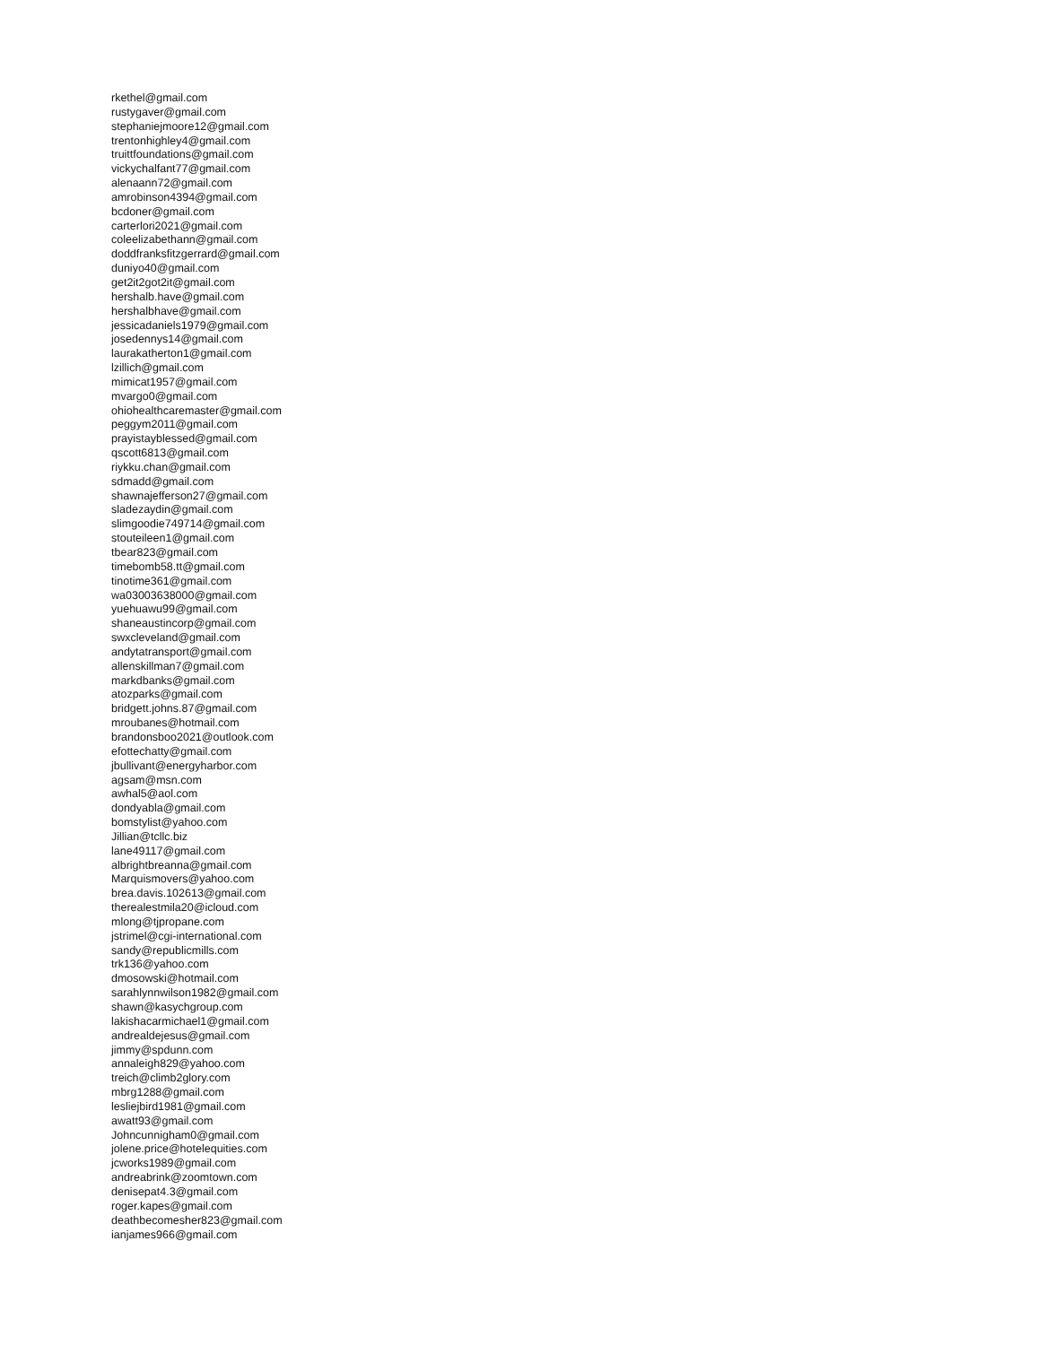rkethel@gmail.com
rustygaver@gmail.com
stephaniejmoore12@gmail.com
trentonhighley4@gmail.com
truittfoundations@gmail.com
vickychalfant77@gmail.com
alenaann72@gmail.com
amrobinson4394@gmail.com
bcdoner@gmail.com
carterlori2021@gmail.com
coleelizabethann@gmail.com
doddfranksfitzgerrard@gmail.com
duniyo40@gmail.com
get2it2got2it@gmail.com
hershalb.have@gmail.com
hershalbhave@gmail.com
jessicadaniels1979@gmail.com
josedennys14@gmail.com
laurakatherton1@gmail.com
lzillich@gmail.com
mimicat1957@gmail.com
mvargo0@gmail.com
ohiohealthcaremaster@gmail.com
peggym2011@gmail.com
prayistayblessed@gmail.com
qscott6813@gmail.com
riykku.chan@gmail.com
sdmadd@gmail.com
shawnajefferson27@gmail.com
sladezaydin@gmail.com
slimgoodie749714@gmail.com
stouteileen1@gmail.com
tbear823@gmail.com
timebomb58.tt@gmail.com
tinotime361@gmail.com
wa03003638000@gmail.com
yuehuawu99@gmail.com
shaneaustincorp@gmail.com
swxcleveland@gmail.com
andytatransport@gmail.com
allenskillman7@gmail.com
markdbanks@gmail.com
atozparks@gmail.com
bridgett.johns.87@gmail.com
mroubanes@hotmail.com
brandonsboo2021@outlook.com
efottechatty@gmail.com
jbullivant@energyharbor.com
agsam@msn.com
awhal5@aol.com
dondyabla@gmail.com
bomstylist@yahoo.com
Jillian@tcllc.biz
lane49117@gmail.com
albrightbreanna@gmail.com
Marquismovers@yahoo.com
brea.davis.102613@gmail.com
therealestmila20@icloud.com
mlong@tjpropane.com
jstrimel@cgi-international.com
sandy@republicmills.com
trk136@yahoo.com
dmosowski@hotmail.com
sarahlynnwilson1982@gmail.com
shawn@kasychgroup.com
lakishacarmichael1@gmail.com
andrealdejesus@gmail.com
jimmy@spdunn.com
annaleigh829@yahoo.com
treich@climb2glory.com
mbrg1288@gmail.com
lesliejbird1981@gmail.com
awatt93@gmail.com
Johncunnigham0@gmail.com
jolene.price@hotelequities.com
jcworks1989@gmail.com
andreabrink@zoomtown.com
denisepat4.3@gmail.com
roger.kapes@gmail.com
deathbecomesher823@gmail.com
ianjames966@gmail.com